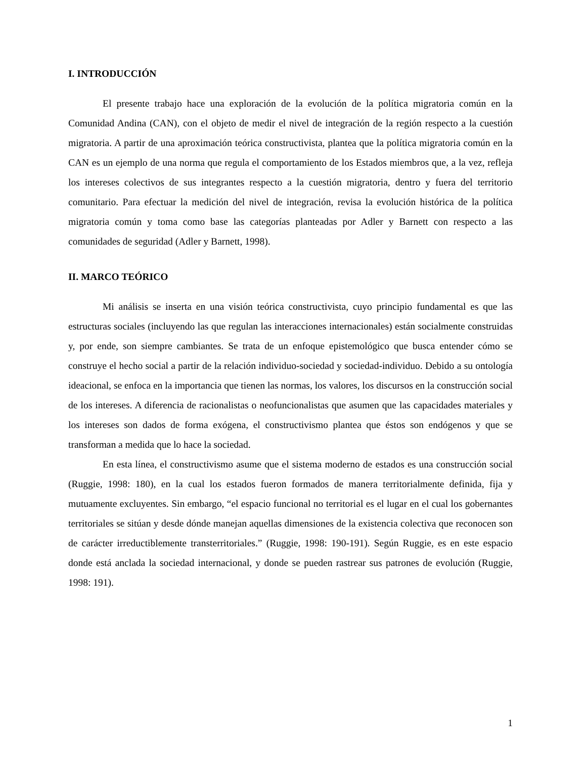I. INTRODUCCIÓN
El presente trabajo hace una exploración de la evolución de la política migratoria común en la Comunidad Andina (CAN), con el objeto de medir el nivel de integración de la región respecto a la cuestión migratoria. A partir de una aproximación teórica constructivista, plantea que la política migratoria común en la CAN es un ejemplo de una norma que regula el comportamiento de los Estados miembros que, a la vez, refleja los intereses colectivos de sus integrantes respecto a la cuestión migratoria, dentro y fuera del territorio comunitario. Para efectuar la medición del nivel de integración, revisa la evolución histórica de la política migratoria común y toma como base las categorías planteadas por Adler y Barnett con respecto a las comunidades de seguridad (Adler y Barnett, 1998).
II. MARCO TEÓRICO
Mi análisis se inserta en una visión teórica constructivista, cuyo principio fundamental es que las estructuras sociales (incluyendo las que regulan las interacciones internacionales) están socialmente construidas y, por ende, son siempre cambiantes. Se trata de un enfoque epistemológico que busca entender cómo se construye el hecho social a partir de la relación individuo-sociedad y sociedad-individuo. Debido a su ontología ideacional, se enfoca en la importancia que tienen las normas, los valores, los discursos en la construcción social de los intereses. A diferencia de racionalistas o neofuncionalistas que asumen que las capacidades materiales y los intereses son dados de forma exógena, el constructivismo plantea que éstos son endógenos y que se transforman a medida que lo hace la sociedad.
En esta línea, el constructivismo asume que el sistema moderno de estados es una construcción social (Ruggie, 1998: 180), en la cual los estados fueron formados de manera territorialmente definida, fija y mutuamente excluyentes. Sin embargo, “el espacio funcional no territorial es el lugar en el cual los gobernantes territoriales se sitúan y desde dónde manejan aquellas dimensiones de la existencia colectiva que reconocen son de carácter irreductiblemente transterritoriales.” (Ruggie, 1998: 190-191). Según Ruggie, es en este espacio donde está anclada la sociedad internacional, y donde se pueden rastrear sus patrones de evolución (Ruggie, 1998: 191).
1